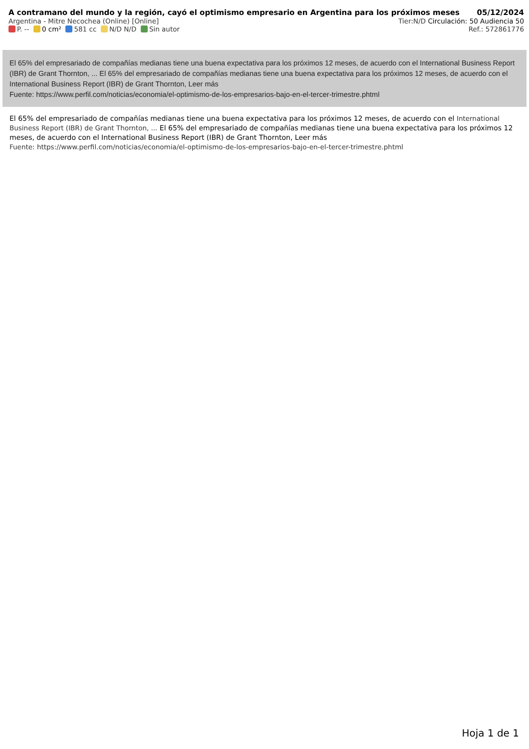A contramano del mundo y la región, cayó el optimismo empresario en Argentina para los próximos meses 05/12/2024
Argentina - Mitre Necochea (Online) [Online] Tier:N/D Circulación: 50 Audiencia 50
P. -- 0 cm² 581 cc N/D N/D Sin autor Ref.: 572861776
El 65% del empresariado de compañías medianas tiene una buena expectativa para los próximos 12 meses, de acuerdo con el International Business Report (IBR) de Grant Thornton, ... El 65% del empresariado de compañías medianas tiene una buena expectativa para los próximos 12 meses, de acuerdo con el International Business Report (IBR) de Grant Thornton, Leer más
Fuente: https://www.perfil.com/noticias/economia/el-optimismo-de-los-empresarios-bajo-en-el-tercer-trimestre.phtml
El 65% del empresariado de compañías medianas tiene una buena expectativa para los próximos 12 meses, de acuerdo con el International Business Report (IBR) de Grant Thornton, ... El 65% del empresariado de compañías medianas tiene una buena expectativa para los próximos 12 meses, de acuerdo con el International Business Report (IBR) de Grant Thornton, Leer más
Fuente: https://www.perfil.com/noticias/economia/el-optimismo-de-los-empresarios-bajo-en-el-tercer-trimestre.phtml
Hoja 1 de 1